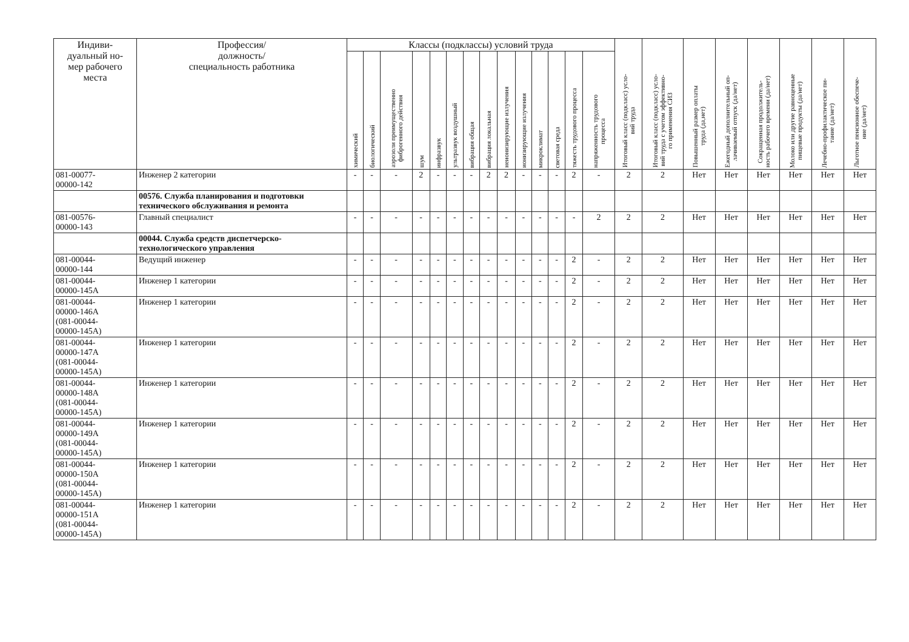| Индиви- дуальный но- мер рабочего места | Профессия/ должность/ специальность работника | Классы (подклассы) условий труда | | | | | | | | | | | | | | Итоговый класс (подкласс) усло- вий труда | Итоговый класс (подкласс) усло- вий труда с учетом эффективно- го применения СИЗ | Повышенный размер оплаты труда (да,нет) | Ежегодный дополнительный оп- лачиваемый отпуск (да/нет) | Сокращенная продолжитель- ность рабочего времени (да/нет) | Молоко или другие равноценные пищевые продукты (да/нет) | Лечебно-профилактическое пи- тание (да/нет) | Льготное пенсионное обеспече- ние (да/нет) |
| --- | --- | --- | --- | --- | --- | --- | --- | --- | --- | --- | --- | --- | --- | --- | --- | --- | --- | --- | --- | --- | --- | --- | --- |
| | | химический | биологический | аэрозоли преимущественно фиброгенного действия | шум | инфразвук | ультразвук воздушный | вибрация общая | вибрация локальная | неионизирующие излучения | ионизирующие излучения | микроклимат | световая среда | тяжесть трудового процесса | напряженность трудового процесса | | | | | | | | |
| 081-00077- 00000-142 | Инженер 2 категории | - | - | - | 2 | - | - | - | 2 | 2 | - | - | - | 2 | - | 2 | 2 | Нет | Нет | Нет | Нет | Нет | Нет |
| | 00576. Служба планирования и подготовки технического обслуживания и ремонта | | | | | | | | | | | | | | | | | | | | | | |
| 081-00576- 00000-143 | Главный специалист | - | - | - | - | - | - | - | - | - | - | - | - | - | 2 | 2 | 2 | Нет | Нет | Нет | Нет | Нет | Нет |
| | 00044. Служба средств диспетчерско-технологического управления | | | | | | | | | | | | | | | | | | | | | | |
| 081-00044- 00000-144 | Ведущий инженер | - | - | - | - | - | - | - | - | - | - | - | - | 2 | - | 2 | 2 | Нет | Нет | Нет | Нет | Нет | Нет |
| 081-00044- 00000-145А | Инженер 1 категории | - | - | - | - | - | - | - | - | - | - | - | - | 2 | - | 2 | 2 | Нет | Нет | Нет | Нет | Нет | Нет |
| 081-00044- 00000-146А (081-00044- 00000-145А) | Инженер 1 категории | - | - | - | - | - | - | - | - | - | - | - | - | 2 | - | 2 | 2 | Нет | Нет | Нет | Нет | Нет | Нет |
| 081-00044- 00000-147А (081-00044- 00000-145А) | Инженер 1 категории | - | - | - | - | - | - | - | - | - | - | - | - | 2 | - | 2 | 2 | Нет | Нет | Нет | Нет | Нет | Нет |
| 081-00044- 00000-148А (081-00044- 00000-145А) | Инженер 1 категории | - | - | - | - | - | - | - | - | - | - | - | - | 2 | - | 2 | 2 | Нет | Нет | Нет | Нет | Нет | Нет |
| 081-00044- 00000-149А (081-00044- 00000-145А) | Инженер 1 категории | - | - | - | - | - | - | - | - | - | - | - | - | 2 | - | 2 | 2 | Нет | Нет | Нет | Нет | Нет | Нет |
| 081-00044- 00000-150А (081-00044- 00000-145А) | Инженер 1 категории | - | - | - | - | - | - | - | - | - | - | - | - | 2 | - | 2 | 2 | Нет | Нет | Нет | Нет | Нет | Нет |
| 081-00044- 00000-151А (081-00044- 00000-145А) | Инженер 1 категории | - | - | - | - | - | - | - | - | - | - | - | - | 2 | - | 2 | 2 | Нет | Нет | Нет | Нет | Нет | Нет |